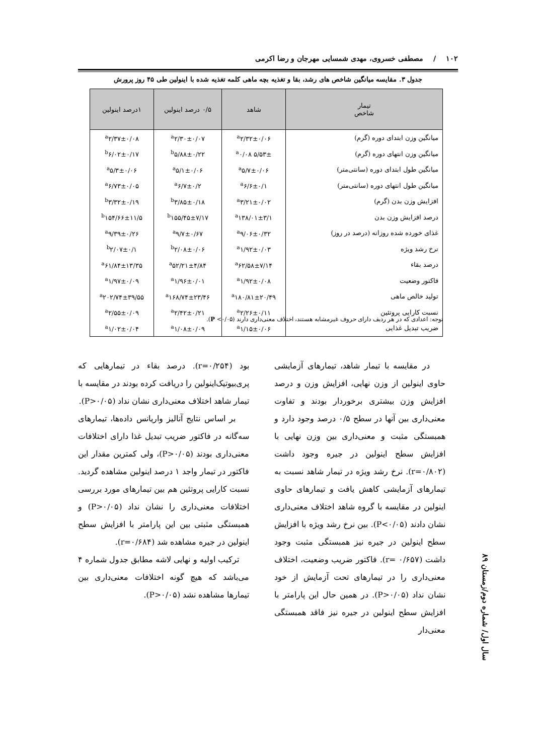۱۰۲ / مصطفی خسروی، مهدی شمسایی مهرجان و رضا اکرمی
جدول ۳. مقایسه میانگین شاخص های رشد، بقا و تغذیه بچه ماهی کلمه تغذیه شده با اینولین طی ۴۵ روز پرورش
| تیمار شاخص | شاهد | ۰/۵ درصد اینولین | ۱درصد اینولین |
| --- | --- | --- | --- |
| میانگین وزن ابتدای دوره (گرم) | <sup>a</sup> ۲/۳۲±۰/۰۶ | <sup>a</sup> ۲/۳۰±۰/۰۷ | <sup>a</sup> ۲/۳۷±۰/۰۸ |
| میانگین وزن انتهای دوره (گرم) | <sup>a</sup> ۰/۰۸ ۵/۵۳± | <sup>b</sup> ۵/۸۸±۰/۲۲ | <sup>b</sup> ۶/۰۲±۰/۱۷ |
| میانگین طول ابتدای دوره (سانتی‌متر) | <sup>a</sup> ۵/۷±۰/۰۶ | <sup>a</sup> ۵/۱±۰/۰۶ | <sup>a</sup> ۵/۳±۰/۰۶ |
| میانگین طول انتهای دوره (سانتی‌متر) | <sup>a</sup> ۶/۶±۰/۱ | <sup>a</sup> ۶/۷±۰/۲ | <sup>a</sup> ۶/۷۳±۰/۰۵ |
| افزایش وزن بدن (گرم) | <sup>a</sup> ۳/۲۱±۰/۰۲ | <sup>b</sup> ۳/۸۵±۰/۱۸ | <sup>b</sup> ۳/۳۲±۰/۱۹ |
| درصد افزایش وزن بدن | <sup>a</sup> ۱۳۸/۰۱±۳/۱ | <sup>b</sup> ۱۵۵/۴۵±۷/۱۷ | <sup>b</sup> ۱۵۴/۶۶±۱۱/۵ |
| غذای خورده شده روزانه (درصد در روز) | <sup>a</sup> ۹/۰۶±۰/۳۲ | <sup>a</sup> ۹/۷±۰/۶۷ | <sup>a</sup> ۹/۳۹±۰/۲۶ |
| نرخ رشد ویژه | <sup>a</sup> ۱/۹۲±۰/۰۳ | <sup>b</sup> ۲/۰۸±۰/۰۶ | <sup>b</sup> ۲/۰۷±۰/۱ |
| درصد بقاء | <sup>a</sup> ۶۲/۵۸±۷/۱۴ | <sup>a</sup> ۵۲/۲۱±۴/۸۴ | <sup>a</sup> ۶۱/۸۴±۱۳/۳۵ |
| فاکتور وضعیت | <sup>a</sup> ۱/۹۲±۰/۰۸ | <sup>a</sup> ۱/۹۶±۰/۰۱ | <sup>a</sup> ۱/۹۷±۰/۰۹ |
| تولید خالص ماهی | <sup>a</sup> ۱۸۰/۸۱±۲۰/۴۹ | <sup>a</sup> ۱۶۸/۷۴±۲۳/۴۶ | <sup>a</sup> ۲۰۲/۷۴±۳۹/۵۵ |
| نسبت کارایی پروتئین | <sup>a</sup> ۲/۲۶±۰/۱۱ | <sup>a</sup> ۲/۴۲±۰/۲۱ | <sup>a</sup> ۲/۵۵±۰/۰۹ |
| ضریب تبدیل غذایی | <sup>a</sup> ۱/۱۵±۰/۰۶ | <sup>a</sup> ۱/۰۸±۰/۰۹ | <sup>a</sup> ۱/۰۲±۰/۰۴ |
توجه: اعدادی که در هر ردیف دارای حروف غیرمشابه هستند، اختلاف معنی‌داری دارند (P <۰/۰۵).
در مقایسه با تیمار شاهد، تیمارهای آزمایشی حاوی اینولین از وزن نهایی، افزایش وزن و درصد افزایش وزن بیشتری برخوردار بودند و تفاوت معنی‌داری بین آنها در سطح ۰/۵ درصد وجود دارد و همبستگی مثبت و معنی‌داری بین وزن نهایی با افزایش سطح اینولین در جیره وجود داشت (r=۰/۸۰۲). نرخ رشد ویژه در تیمار شاهد نسبت به تیمارهای آزمایشی کاهش یافت و تیمارهای حاوی اینولین در مقایسه با گروه شاهد اختلاف معنی‌داری نشان دادند (P<۰/۰۵). بین نرخ رشد ویژه با افزایش سطح اینولین در جیره نیز همبستگی مثبت وجود داشت (r= ۰/۶۵۷). فاکتور ضریب وضعیت، اختلاف معنی‌داری را در تیمارهای تحت آزمایش از خود نشان نداد (P>۰/۰۵). در همین حال این پارامتر با افزایش سطح اینولین در جیره نیز فاقد همبستگی معنی‌دار
بود (r=۰/۲۵۴). درصد بقاء در تیمارهایی که پری‌بیوتیک‌اینولین را دریافت کرده بودند در مقایسه با تیمار شاهد اختلاف معنی‌داری نشان نداد (P>۰/۰۵).
بر اساس نتایج آنالیز واریانس داده‌ها، تیمارهای سه‌گانه در فاکتور ضریب تبدیل غذا دارای اختلافات معنی‌داری بودند (P>۰/۰۵)، ولی کمترین مقدار این فاکتور در تیمار واجد ۱ درصد اینولین مشاهده گردید. نسبت کارایی پروتئین هم بین تیمارهای مورد بررسی اختلافات معنی‌داری را نشان نداد (P>۰/۰۵) و همبستگی مثبتی بین این پارامتر با افزایش سطح اینولین در جیره مشاهده شد (r=۰/۶۸۴).
ترکیب اولیه و نهایی لاشه مطابق جدول شماره ۴ می‌باشد که هیچ گونه اختلافات معنی‌داری بین تیمارها مشاهده نشد (P>۰/۰۵).
سال اول/ شماره دوم/زمستان ۸۹